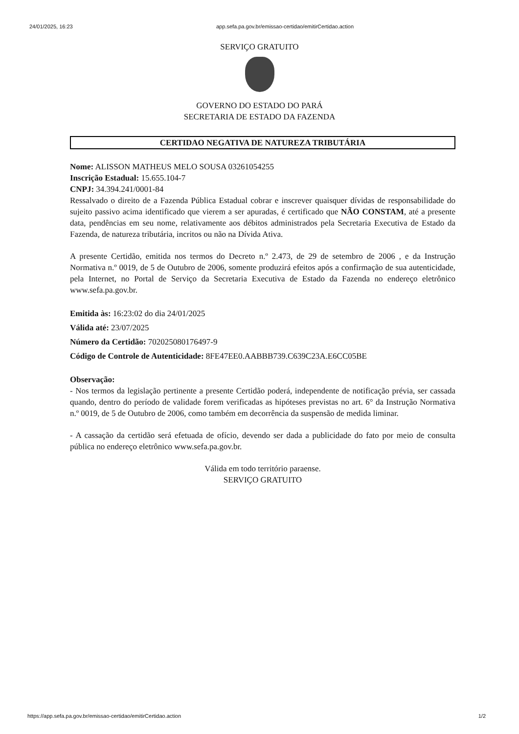24/01/2025, 16:23 app.sefa.pa.gov.br/emissao-certidao/emitirCertidao.action
SERVIÇO GRATUITO
GOVERNO DO ESTADO DO PARÁ
SECRETARIA DE ESTADO DA FAZENDA
CERTIDAO NEGATIVA DE NATUREZA TRIBUTÁRIA
Nome: ALISSON MATHEUS MELO SOUSA 03261054255
Inscrição Estadual: 15.655.104-7
CNPJ: 34.394.241/0001-84
Ressalvado o direito de a Fazenda Pública Estadual cobrar e inscrever quaisquer dívidas de responsabilidade do sujeito passivo acima identificado que vierem a ser apuradas, é certificado que NÃO CONSTAM, até a presente data, pendências em seu nome, relativamente aos débitos administrados pela Secretaria Executiva de Estado da Fazenda, de natureza tributária, incritos ou não na Dívida Ativa.
A presente Certidão, emitida nos termos do Decreto n.º 2.473, de 29 de setembro de 2006 , e da Instrução Normativa n.º 0019, de 5 de Outubro de 2006, somente produzirá efeitos após a confirmação de sua autenticidade, pela Internet, no Portal de Serviço da Secretaria Executiva de Estado da Fazenda no endereço eletrônico www.sefa.pa.gov.br.
Emitida às: 16:23:02 do dia 24/01/2025
Válida até: 23/07/2025
Número da Certidão: 702025080176497-9
Código de Controle de Autenticidade: 8FE47EE0.AABBB739.C639C23A.E6CC05BE
Observação:
- Nos termos da legislação pertinente a presente Certidão poderá, independente de notificação prévia, ser cassada quando, dentro do período de validade forem verificadas as hipóteses previstas no art. 6° da Instrução Normativa n.º 0019, de 5 de Outubro de 2006, como também em decorrência da suspensão de medida liminar.
- A cassação da certidão será efetuada de ofício, devendo ser dada a publicidade do fato por meio de consulta pública no endereço eletrônico www.sefa.pa.gov.br.
Válida em todo território paraense.
SERVIÇO GRATUITO
https://app.sefa.pa.gov.br/emissao-certidao/emitirCertidao.action 1/2